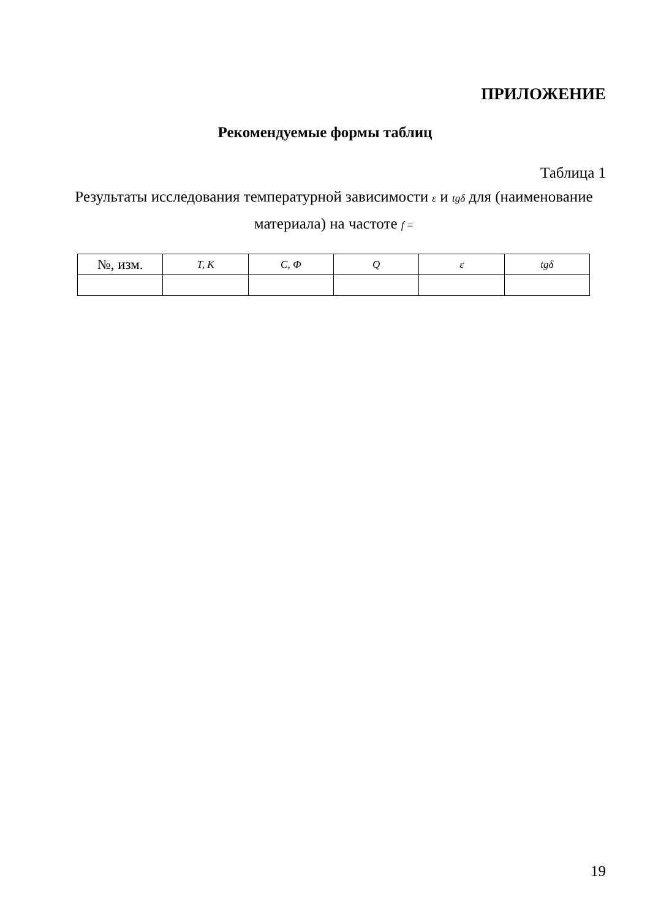ПРИЛОЖЕНИЕ
Рекомендуемые формы таблиц
Таблица 1
Результаты исследования температурной зависимости ε и tgδ для (наименование материала) на частоте f =
| №, изм. | T, K | C, Ф | Q | ε | tgδ |
| --- | --- | --- | --- | --- | --- |
19